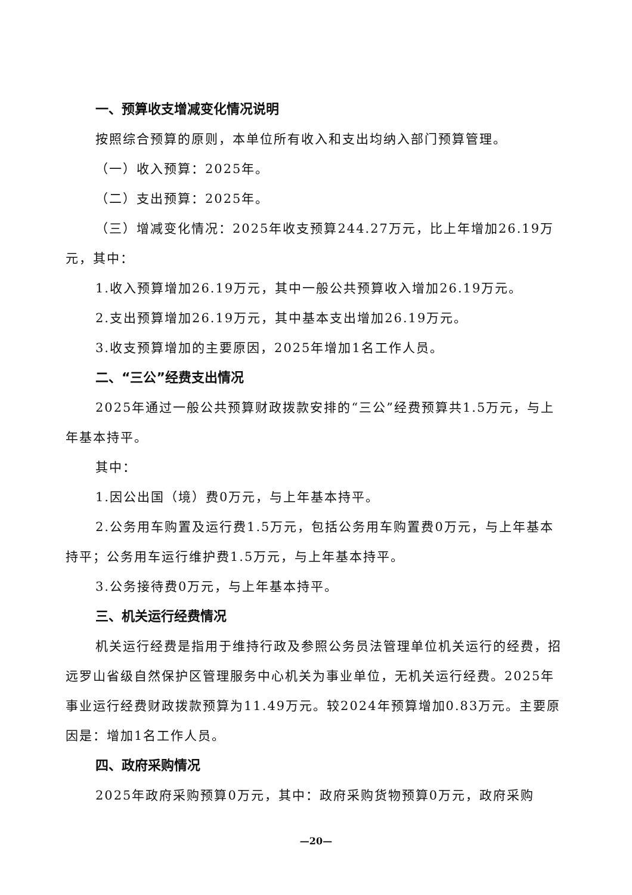一、预算收支增减变化情况说明
按照综合预算的原则，本单位所有收入和支出均纳入部门预算管理。
（一）收入预算：2025年。
（二）支出预算：2025年。
（三）增减变化情况：2025年收支预算244.27万元，比上年增加26.19万元，其中：
1.收入预算增加26.19万元，其中一般公共预算收入增加26.19万元。
2.支出预算增加26.19万元，其中基本支出增加26.19万元。
3.收支预算增加的主要原因，2025年增加1名工作人员。
二、“三公”经费支出情况
2025年通过一般公共预算财政拨款安排的“三公”经费预算共1.5万元，与上年基本持平。
其中：
1.因公出国（境）费0万元，与上年基本持平。
2.公务用车购置及运行费1.5万元，包括公务用车购置费0万元，与上年基本持平；公务用车运行维护费1.5万元，与上年基本持平。
3.公务接待费0万元，与上年基本持平。
三、机关运行经费情况
机关运行经费是指用于维持行政及参照公务员法管理单位机关运行的经费，招远罗山省级自然保护区管理服务中心机关为事业单位，无机关运行经费。2025年事业运行经费财政拨款预算为11.49万元。较2024年预算增加0.83万元。主要原因是：增加1名工作人员。
四、政府采购情况
2025年政府采购预算0万元，其中：政府采购货物预算0万元，政府采购
—20—